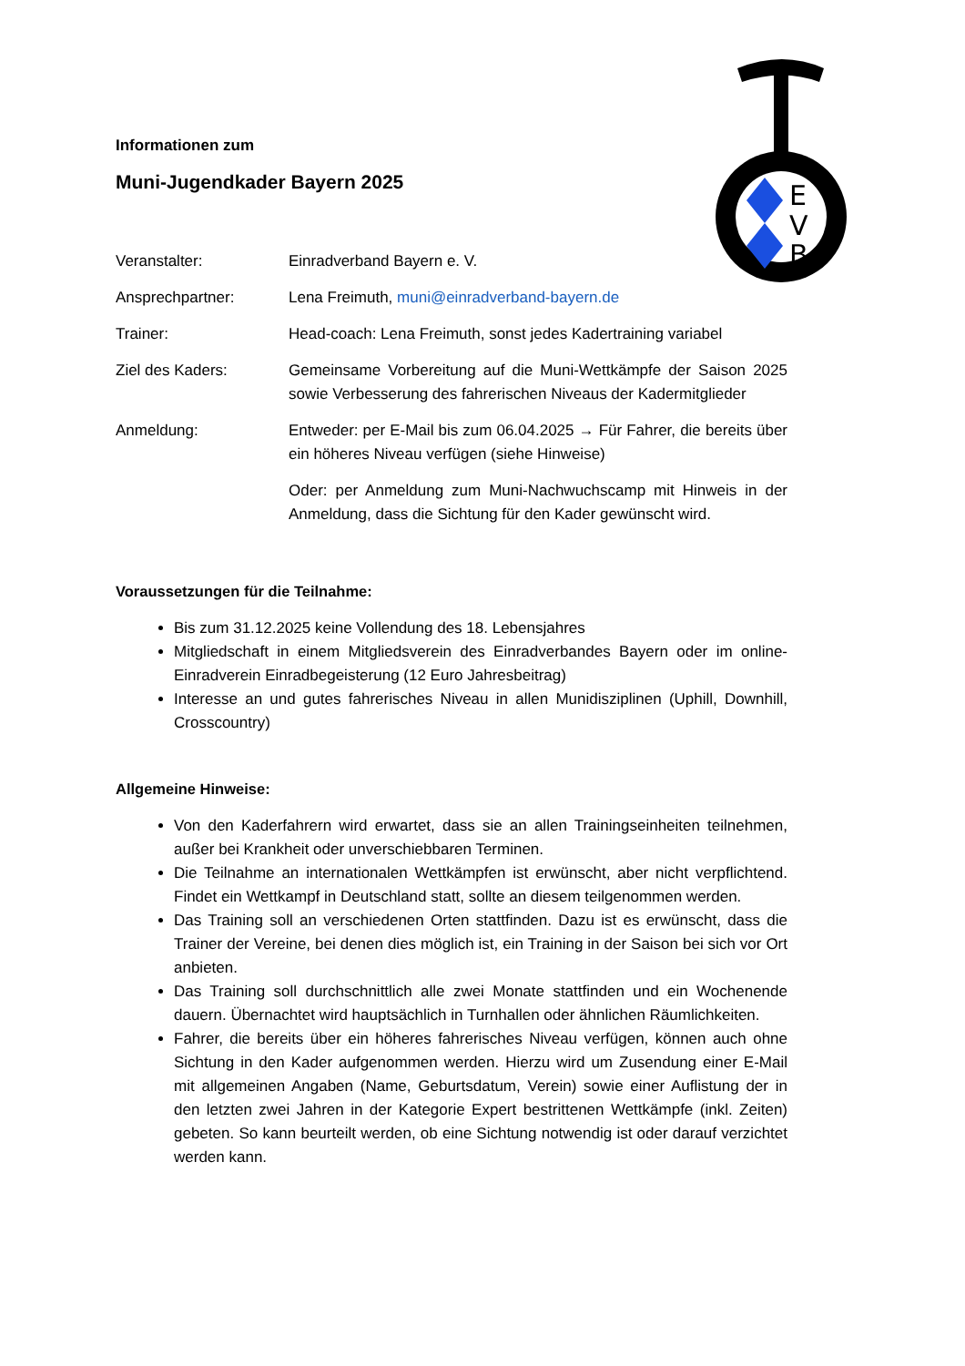E
V
B
Informationen zum
Muni-Jugendkader Bayern 2025
Veranstalter: Einradverband Bayern e. V.
Ansprechpartner: Lena Freimuth, muni@einradverband-bayern.de
Trainer: Head-coach: Lena Freimuth, sonst jedes Kadertraining variabel
Ziel des Kaders: Gemeinsame Vorbereitung auf die Muni-Wettkämpfe der Saison 2025 sowie Verbesserung des fahrerischen Niveaus der Kadermitglieder
Anmeldung: Entweder: per E-Mail bis zum 06.04.2025 → Für Fahrer, die bereits über ein höheres Niveau verfügen (siehe Hinweise)
Oder: per Anmeldung zum Muni-Nachwuchscamp mit Hinweis in der Anmeldung, dass die Sichtung für den Kader gewünscht wird.
Voraussetzungen für die Teilnahme:
Bis zum 31.12.2025 keine Vollendung des 18. Lebensjahres
Mitgliedschaft in einem Mitgliedsverein des Einradverbandes Bayern oder im online-Einradverein Einradbegeisterung (12 Euro Jahresbeitrag)
Interesse an und gutes fahrerisches Niveau in allen Munidisziplinen (Uphill, Downhill, Crosscountry)
Allgemeine Hinweise:
Von den Kaderfahrern wird erwartet, dass sie an allen Trainingseinheiten teilnehmen, außer bei Krankheit oder unverschiebbaren Terminen.
Die Teilnahme an internationalen Wettkämpfen ist erwünscht, aber nicht verpflichtend. Findet ein Wettkampf in Deutschland statt, sollte an diesem teilgenommen werden.
Das Training soll an verschiedenen Orten stattfinden. Dazu ist es erwünscht, dass die Trainer der Vereine, bei denen dies möglich ist, ein Training in der Saison bei sich vor Ort anbieten.
Das Training soll durchschnittlich alle zwei Monate stattfinden und ein Wochenende dauern. Übernachtet wird hauptsächlich in Turnhallen oder ähnlichen Räumlichkeiten.
Fahrer, die bereits über ein höheres fahrerisches Niveau verfügen, können auch ohne Sichtung in den Kader aufgenommen werden. Hierzu wird um Zusendung einer E-Mail mit allgemeinen Angaben (Name, Geburtsdatum, Verein) sowie einer Auflistung der in den letzten zwei Jahren in der Kategorie Expert bestrittenen Wettkämpfe (inkl. Zeiten) gebeten. So kann beurteilt werden, ob eine Sichtung notwendig ist oder darauf verzichtet werden kann.